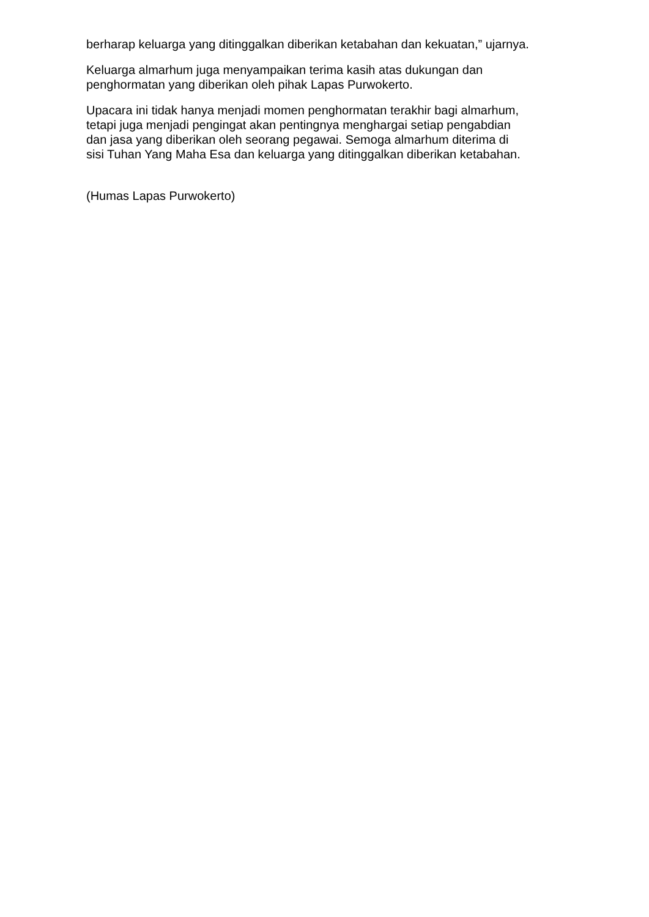berharap keluarga yang ditinggalkan diberikan ketabahan dan kekuatan,” ujarnya.
Keluarga almarhum juga menyampaikan terima kasih atas dukungan dan
penghormatan yang diberikan oleh pihak Lapas Purwokerto.
Upacara ini tidak hanya menjadi momen penghormatan terakhir bagi almarhum,
tetapi juga menjadi pengingat akan pentingnya menghargai setiap pengabdian
dan jasa yang diberikan oleh seorang pegawai. Semoga almarhum diterima di
sisi Tuhan Yang Maha Esa dan keluarga yang ditinggalkan diberikan ketabahan.
(Humas Lapas Purwokerto)